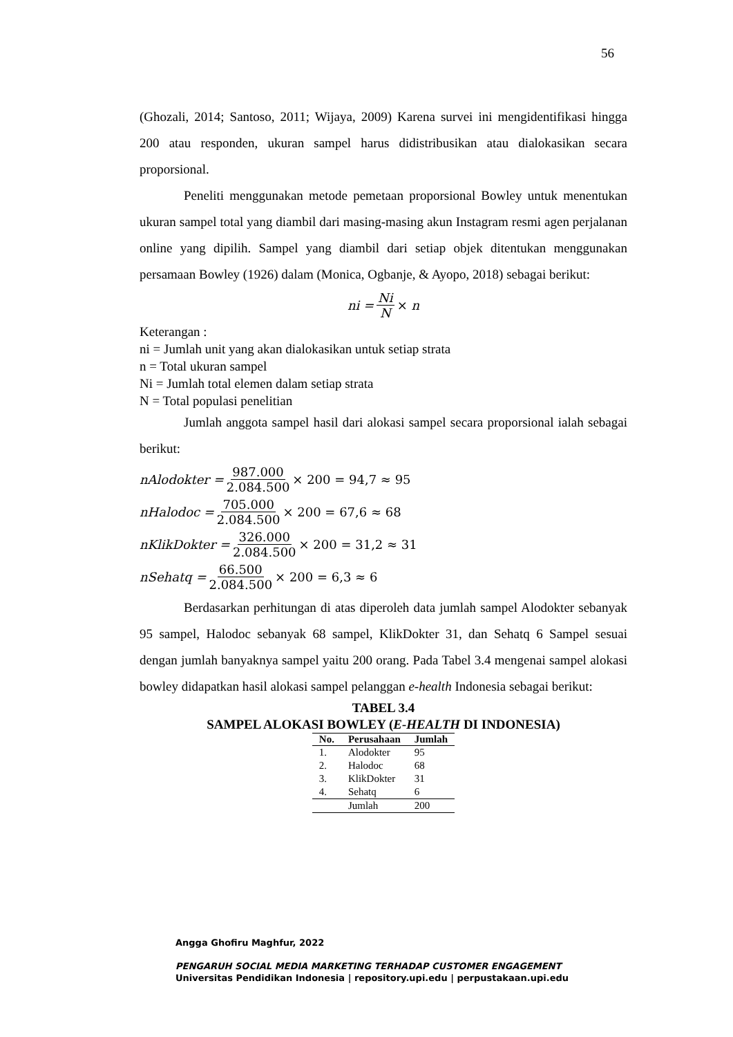56
(Ghozali, 2014; Santoso, 2011; Wijaya, 2009) Karena survei ini mengidentifikasi hingga 200 atau responden, ukuran sampel harus didistribusikan atau dialokasikan secara proporsional.
Peneliti menggunakan metode pemetaan proporsional Bowley untuk menentukan ukuran sampel total yang diambil dari masing-masing akun Instagram resmi agen perjalanan online yang dipilih. Sampel yang diambil dari setiap objek ditentukan menggunakan persamaan Bowley (1926) dalam (Monica, Ogbanje, & Ayopo, 2018) sebagai berikut:
ni = Ni N × n
Keterangan :
ni = Jumlah unit yang akan dialokasikan untuk setiap strata
n = Total ukuran sampel
Ni = Jumlah total elemen dalam setiap strata
N = Total populasi penelitian
Jumlah anggota sampel hasil dari alokasi sampel secara proporsional ialah sebagai berikut:
nAlodokter = 987.000 2.084.500 × 200 = 94,7 ≈ 95
nHalodoc = 705.000 2.084.500 × 200 = 67,6 ≈ 68
nKlikDokter = 326.000 2.084.500 × 200 = 31,2 ≈ 31
nSehatq = 66.500 2.084.500 × 200 = 6,3 ≈ 6
Berdasarkan perhitungan di atas diperoleh data jumlah sampel Alodokter sebanyak 95 sampel, Halodoc sebanyak 68 sampel, KlikDokter 31, dan Sehatq 6 Sampel sesuai dengan jumlah banyaknya sampel yaitu 200 orang. Pada Tabel 3.4 mengenai sampel alokasi bowley didapatkan hasil alokasi sampel pelanggan e-health Indonesia sebagai berikut:
TABEL 3.4
SAMPEL ALOKASI BOWLEY (E-HEALTH DI INDONESIA)
| No. | Perusahaan | Jumlah |
| --- | --- | --- |
| 1. | Alodokter | 95 |
| 2. | Halodoc | 68 |
| 3. | KlikDokter | 31 |
| 4. | Sehatq | 6 |
| | Jumlah | 200 |
Angga Ghofiru Maghfur, 2022
PENGARUH SOCIAL MEDIA MARKETING TERHADAP CUSTOMER ENGAGEMENT
Universitas Pendidikan Indonesia | repository.upi.edu | perpustakaan.upi.edu